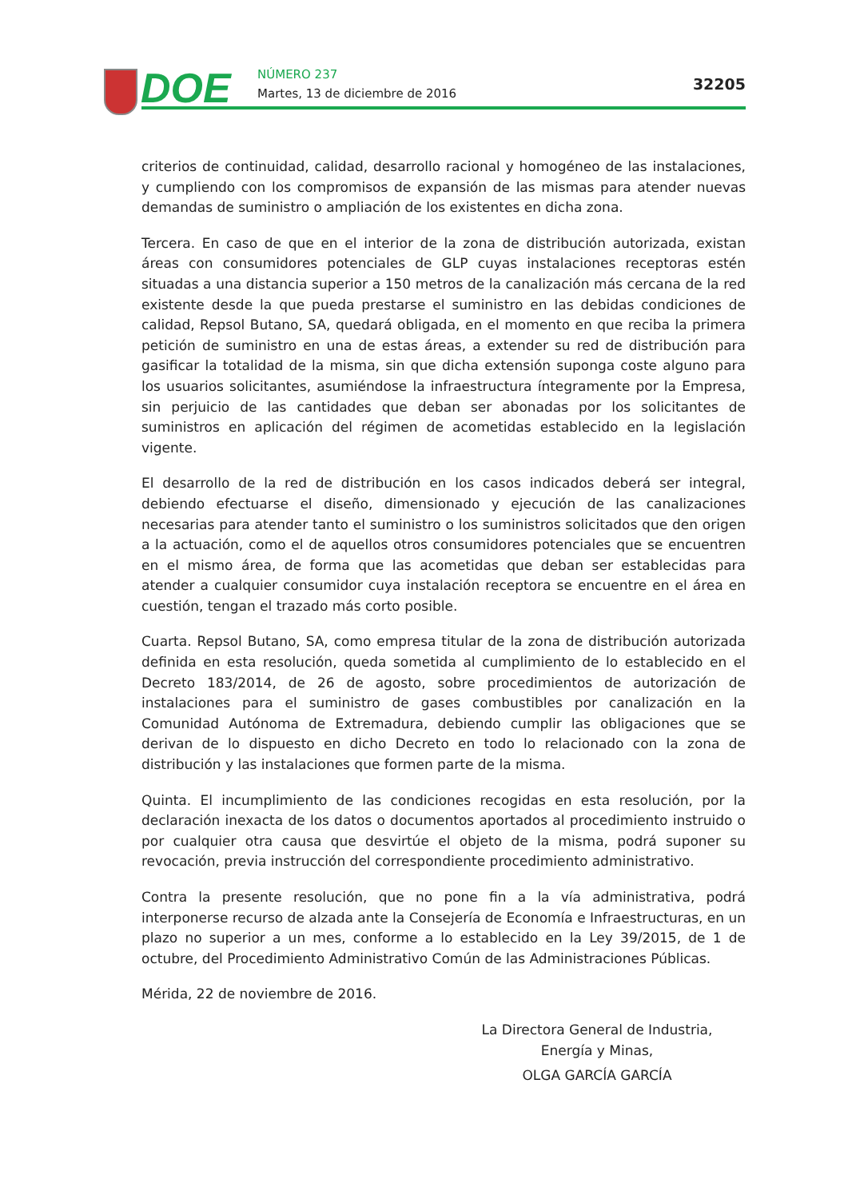DOE NÚMERO 237
Martes, 13 de diciembre de 2016
32205
criterios de continuidad, calidad, desarrollo racional y homogéneo de las instalaciones, y cumpliendo con los compromisos de expansión de las mismas para atender nuevas demandas de suministro o ampliación de los existentes en dicha zona.
Tercera. En caso de que en el interior de la zona de distribución autorizada, existan áreas con consumidores potenciales de GLP cuyas instalaciones receptoras estén situadas a una distancia superior a 150 metros de la canalización más cercana de la red existente desde la que pueda prestarse el suministro en las debidas condiciones de calidad, Repsol Butano, SA, quedará obligada, en el momento en que reciba la primera petición de suministro en una de estas áreas, a extender su red de distribución para gasificar la totalidad de la misma, sin que dicha extensión suponga coste alguno para los usuarios solicitantes, asumiéndose la infraestructura íntegramente por la Empresa, sin perjuicio de las cantidades que deban ser abonadas por los solicitantes de suministros en aplicación del régimen de acometidas establecido en la legislación vigente.
El desarrollo de la red de distribución en los casos indicados deberá ser integral, debiendo efectuarse el diseño, dimensionado y ejecución de las canalizaciones necesarias para atender tanto el suministro o los suministros solicitados que den origen a la actuación, como el de aquellos otros consumidores potenciales que se encuentren en el mismo área, de forma que las acometidas que deban ser establecidas para atender a cualquier consumidor cuya instalación receptora se encuentre en el área en cuestión, tengan el trazado más corto posible.
Cuarta. Repsol Butano, SA, como empresa titular de la zona de distribución autorizada definida en esta resolución, queda sometida al cumplimiento de lo establecido en el Decreto 183/2014, de 26 de agosto, sobre procedimientos de autorización de instalaciones para el suministro de gases combustibles por canalización en la Comunidad Autónoma de Extremadura, debiendo cumplir las obligaciones que se derivan de lo dispuesto en dicho Decreto en todo lo relacionado con la zona de distribución y las instalaciones que formen parte de la misma.
Quinta. El incumplimiento de las condiciones recogidas en esta resolución, por la declaración inexacta de los datos o documentos aportados al procedimiento instruido o por cualquier otra causa que desvirtúe el objeto de la misma, podrá suponer su revocación, previa instrucción del correspondiente procedimiento administrativo.
Contra la presente resolución, que no pone fin a la vía administrativa, podrá interponerse recurso de alzada ante la Consejería de Economía e Infraestructuras, en un plazo no superior a un mes, conforme a lo establecido en la Ley 39/2015, de 1 de octubre, del Procedimiento Administrativo Común de las Administraciones Públicas.
Mérida, 22 de noviembre de 2016.
La Directora General de Industria,
Energía y Minas,
OLGA GARCÍA GARCÍA